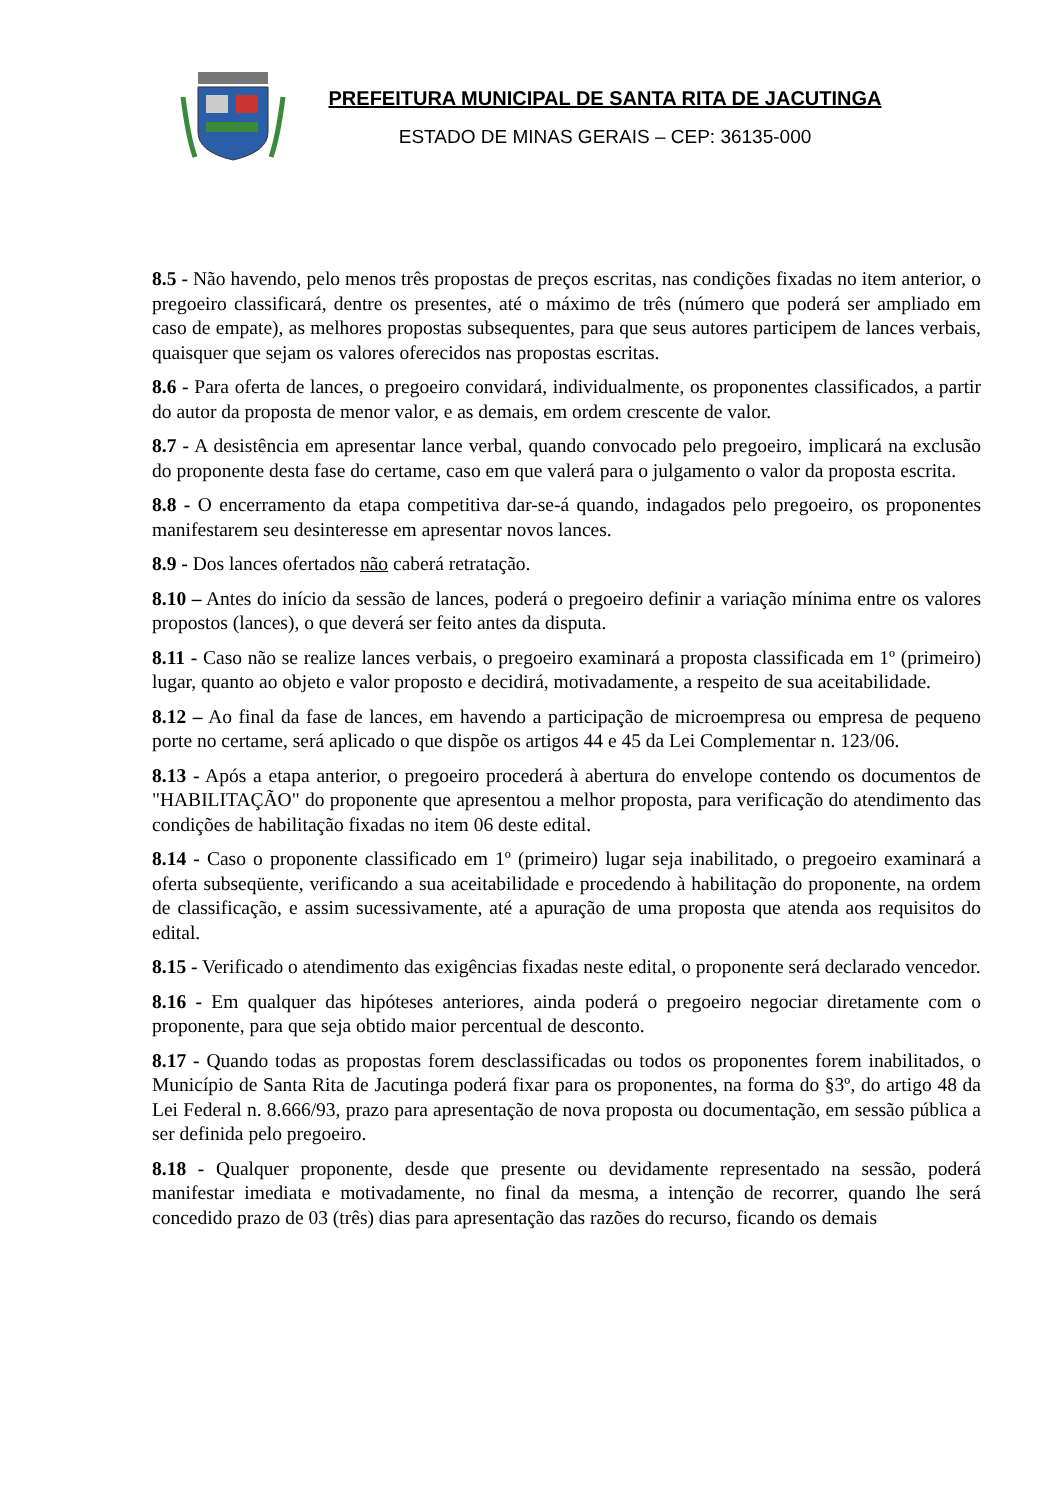PREFEITURA MUNICIPAL DE SANTA RITA DE JACUTINGA
ESTADO DE MINAS GERAIS – CEP: 36135-000
8.5 - Não havendo, pelo menos três propostas de preços escritas, nas condições fixadas no item anterior, o pregoeiro classificará, dentre os presentes, até o máximo de três (número que poderá ser ampliado em caso de empate), as melhores propostas subsequentes, para que seus autores participem de lances verbais, quaisquer que sejam os valores oferecidos nas propostas escritas.
8.6 - Para oferta de lances, o pregoeiro convidará, individualmente, os proponentes classificados, a partir do autor da proposta de menor valor, e as demais, em ordem crescente de valor.
8.7 - A desistência em apresentar lance verbal, quando convocado pelo pregoeiro, implicará na exclusão do proponente desta fase do certame, caso em que valerá para o julgamento o valor da proposta escrita.
8.8 - O encerramento da etapa competitiva dar-se-á quando, indagados pelo pregoeiro, os proponentes manifestarem seu desinteresse em apresentar novos lances.
8.9 - Dos lances ofertados não caberá retratação.
8.10 – Antes do início da sessão de lances, poderá o pregoeiro definir a variação mínima entre os valores propostos (lances), o que deverá ser feito antes da disputa.
8.11 - Caso não se realize lances verbais, o pregoeiro examinará a proposta classificada em 1º (primeiro) lugar, quanto ao objeto e valor proposto e decidirá, motivadamente, a respeito de sua aceitabilidade.
8.12 – Ao final da fase de lances, em havendo a participação de microempresa ou empresa de pequeno porte no certame, será aplicado o que dispõe os artigos 44 e 45 da Lei Complementar n. 123/06.
8.13 - Após a etapa anterior, o pregoeiro procederá à abertura do envelope contendo os documentos de "HABILITAÇÃO" do proponente que apresentou a melhor proposta, para verificação do atendimento das condições de habilitação fixadas no item 06 deste edital.
8.14 - Caso o proponente classificado em 1º (primeiro) lugar seja inabilitado, o pregoeiro examinará a oferta subseqüente, verificando a sua aceitabilidade e procedendo à habilitação do proponente, na ordem de classificação, e assim sucessivamente, até a apuração de uma proposta que atenda aos requisitos do edital.
8.15 - Verificado o atendimento das exigências fixadas neste edital, o proponente será declarado vencedor.
8.16 - Em qualquer das hipóteses anteriores, ainda poderá o pregoeiro negociar diretamente com o proponente, para que seja obtido maior percentual de desconto.
8.17 - Quando todas as propostas forem desclassificadas ou todos os proponentes forem inabilitados, o Município de Santa Rita de Jacutinga poderá fixar para os proponentes, na forma do §3º, do artigo 48 da Lei Federal n. 8.666/93, prazo para apresentação de nova proposta ou documentação, em sessão pública a ser definida pelo pregoeiro.
8.18 - Qualquer proponente, desde que presente ou devidamente representado na sessão, poderá manifestar imediata e motivadamente, no final da mesma, a intenção de recorrer, quando lhe será concedido prazo de 03 (três) dias para apresentação das razões do recurso, ficando os demais